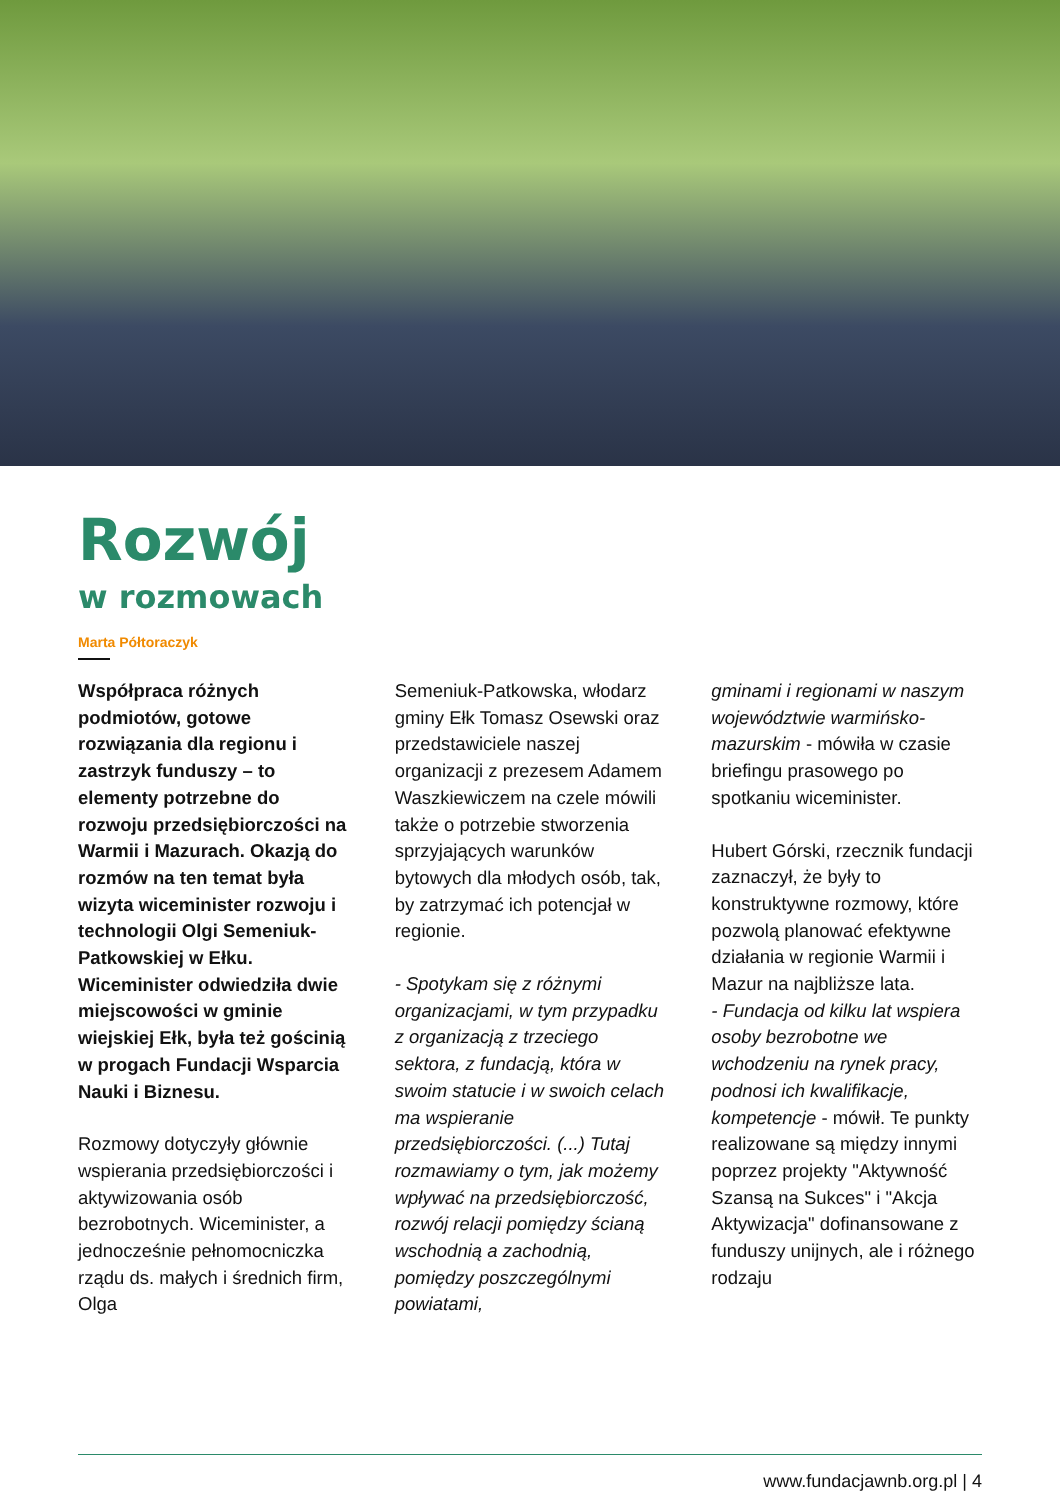Rozwój
w rozmowach
Marta Półtoraczyk
Współpraca różnych podmiotów, gotowe rozwiązania dla regionu i zastrzyk funduszy – to elementy potrzebne do rozwoju przedsiębiorczości na Warmii i Mazurach. Okazją do rozmów na ten temat była wizyta wiceminister rozwoju i technologii Olgi Semeniuk-Patkowskiej w Ełku. Wiceminister odwiedziła dwie miejscowości w gminie wiejskiej Ełk, była też gościnią w progach Fundacji Wsparcia Nauki i Biznesu.
Rozmowy dotyczyły głównie wspierania przedsiębiorczości i aktywizowania osób bezrobotnych. Wiceminister, a jednocześnie pełnomocniczka rządu ds. małych i średnich firm, Olga
Semeniuk-Patkowska, włodarz gminy Ełk Tomasz Osewski oraz przedstawiciele naszej organizacji z prezesem Adamem Waszkiewiczem na czele mówili także o potrzebie stworzenia sprzyjających warunków bytowych dla młodych osób, tak, by zatrzymać ich potencjał w regionie.
- Spotykam się z różnymi organizacjami, w tym przypadku z organizacją z trzeciego sektora, z fundacją, która w swoim statucie i w swoich celach ma wspieranie przedsiębiorczości. (...) Tutaj rozmawiamy o tym, jak możemy wpływać na przedsiębiorczość, rozwój relacji pomiędzy ścianą wschodnią a zachodnią, pomiędzy poszczególnymi powiatami,
gminami i regionami w naszym województwie warmińsko-mazurskim - mówiła w czasie briefingu prasowego po spotkaniu wiceminister.
Hubert Górski, rzecznik fundacji zaznaczył, że były to konstruktywne rozmowy, które pozwolą planować efektywne działania w regionie Warmii i Mazur na najbliższe lata.
- Fundacja od kilku lat wspiera osoby bezrobotne we wchodzeniu na rynek pracy, podnosi ich kwalifikacje, kompetencje - mówił. Te punkty realizowane są między innymi poprzez projekty "Aktywność Szansą na Sukces" i "Akcja Aktywizacja" dofinansowane z funduszy unijnych, ale i różnego rodzaju
www.fundacjawnb.org.pl | 4